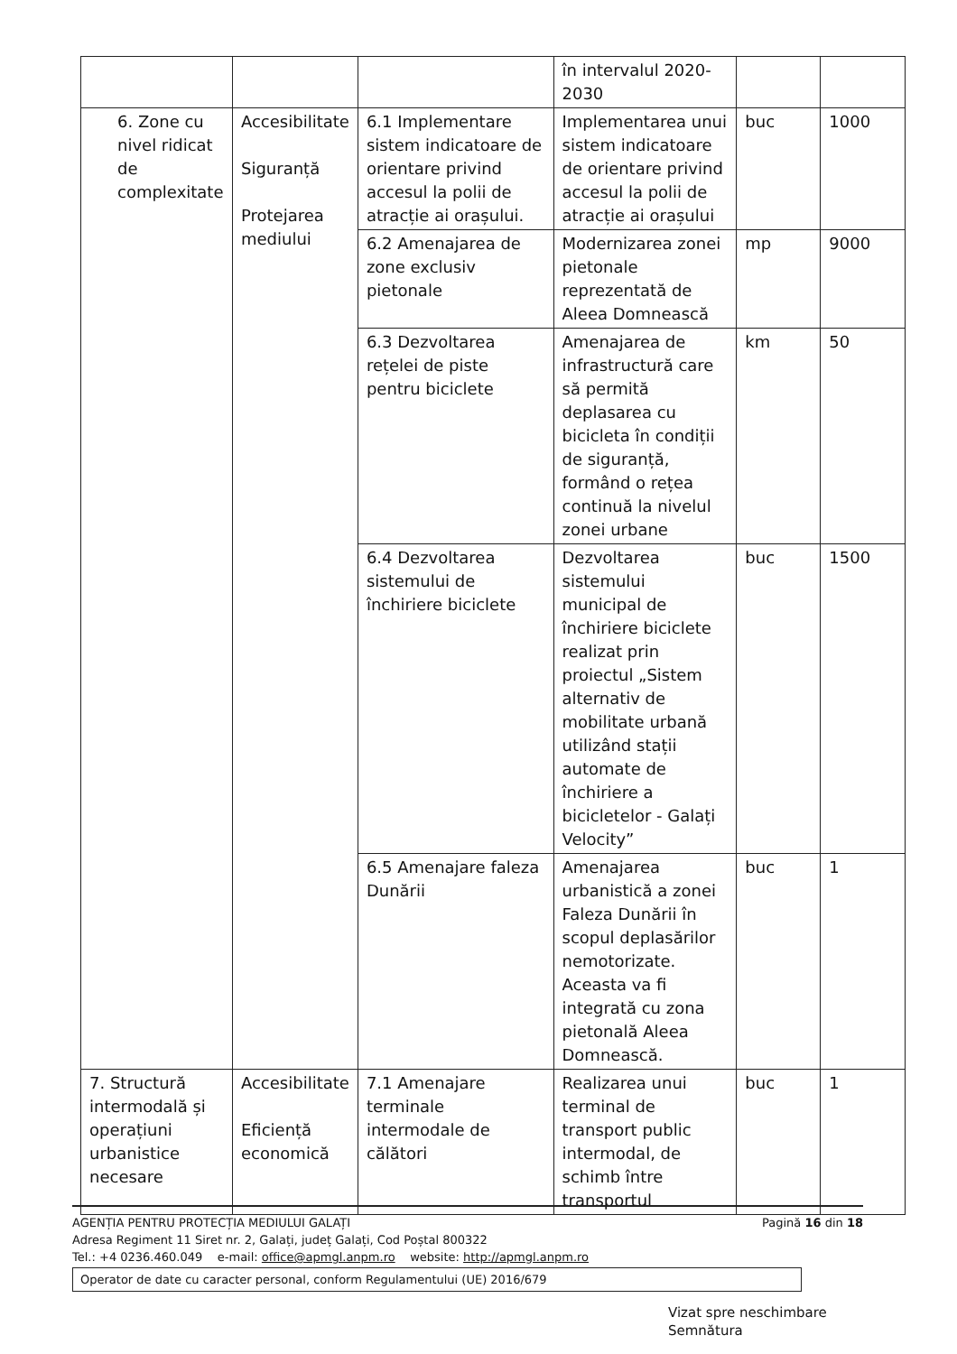| | | | în intervalul 2020-2030 | | |
| 6. Zone cu nivel ridicat de complexitate | Accesibilitate Siguranță Protejarea mediului | 6.1 Implementare sistem indicatoare de orientare privind accesul la polii de atracție ai orașului. | Implementarea unui sistem indicatoare de orientare privind accesul la polii de atracție ai orașului | buc | 1000 |
| | | 6.2 Amenajarea de zone exclusiv pietonale | Modernizarea zonei pietonale reprezentată de Aleea Domnească | mp | 9000 |
| | | 6.3 Dezvoltarea rețelei de piste pentru biciclete | Amenajarea de infrastructură care să permită deplasarea cu bicicleta în condiții de siguranță, formând o rețea continuă la nivelul zonei urbane | km | 50 |
| | | 6.4 Dezvoltarea sistemului de închiriere biciclete | Dezvoltarea sistemului municipal de închiriere biciclete realizat prin proiectul „Sistem alternativ de mobilitate urbană utilizând stații automate de închiriere a bicicletelor - Galați Velocity” | buc | 1500 |
| | | 6.5 Amenajare faleza Dunării | Amenajarea urbanistică a zonei Faleza Dunării în scopul deplasărilor nemotorizate. Aceasta va fi integrată cu zona pietonală Aleea Domnească. | buc | 1 |
| 7. Structură intermodală și operațiuni urbanistice necesare | Accesibilitate Eficiență economică | 7.1 Amenajare terminale intermodale de călători | Realizarea unui terminal de transport public intermodal, de schimb între transportul | buc | 1 |
AGENȚIA PENTRU PROTECȚIA MEDIULUI GALAȚI Pagină 16 din 18
Adresa Regiment 11 Siret nr. 2, Galați, județ Galați, Cod Poștal 800322
Tel.: +4 0236.460.049 e-mail: office@apmgl.anpm.ro website: http://apmgl.anpm.ro
Operator de date cu caracter personal, conform Regulamentului (UE) 2016/679
Vizat spre neschimbare
Semnătura